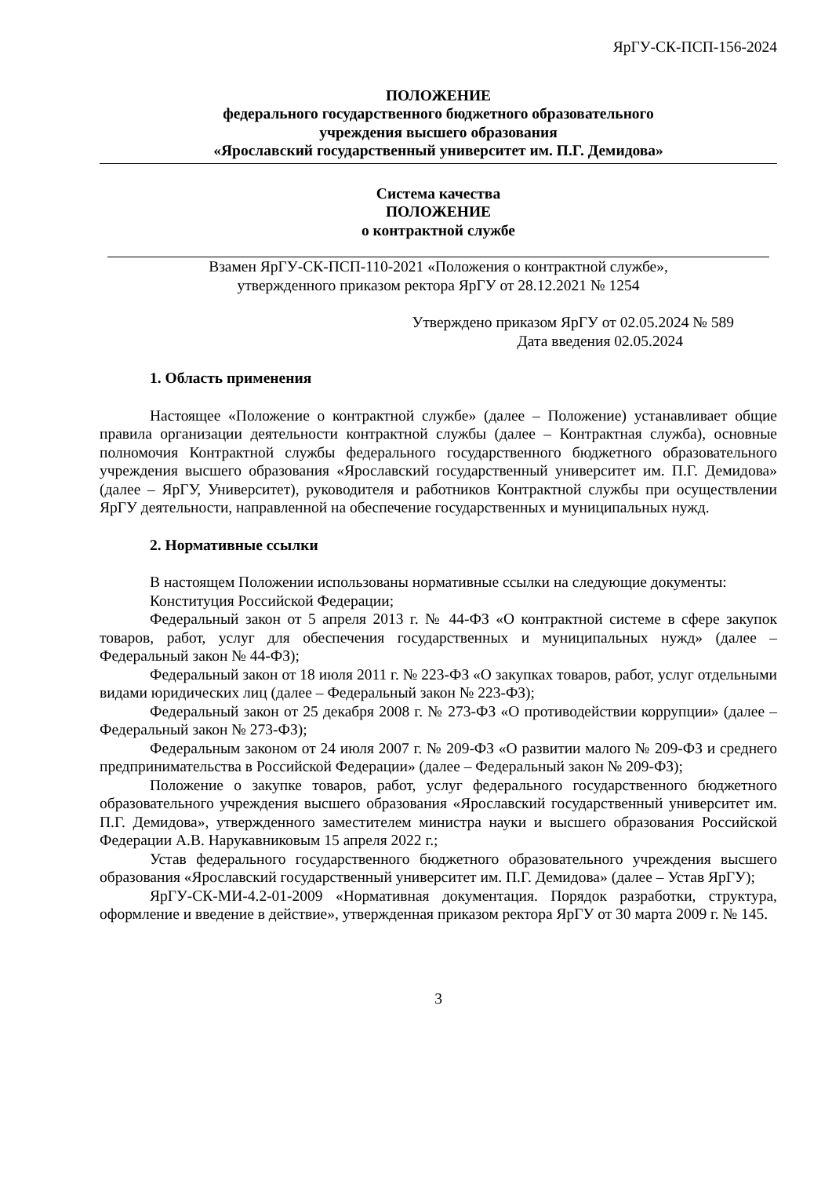ЯрГУ-СК-ПСП-156-2024
ПОЛОЖЕНИЕ
федерального государственного бюджетного образовательного
учреждения высшего образования
«Ярославский государственный университет им. П.Г. Демидова»
Система качества
ПОЛОЖЕНИЕ
о контрактной службе
Взамен ЯрГУ-СК-ПСП-110-2021 «Положения о контрактной службе»,
утвержденного приказом ректора ЯрГУ от 28.12.2021 № 1254
Утверждено приказом ЯрГУ от 02.05.2024 № 589
Дата введения 02.05.2024
1. Область применения
Настоящее «Положение о контрактной службе» (далее – Положение) устанавливает общие правила организации деятельности контрактной службы (далее – Контрактная служба), основные полномочия Контрактной службы федерального государственного бюджетного образовательного учреждения высшего образования «Ярославский государственный университет им. П.Г. Демидова» (далее – ЯрГУ, Университет), руководителя и работников Контрактной службы при осуществлении ЯрГУ деятельности, направленной на обеспечение государственных и муниципальных нужд.
2. Нормативные ссылки
В настоящем Положении использованы нормативные ссылки на следующие документы:
Конституция Российской Федерации;
Федеральный закон от 5 апреля 2013 г. № 44-ФЗ «О контрактной системе в сфере закупок товаров, работ, услуг для обеспечения государственных и муниципальных нужд» (далее – Федеральный закон № 44-ФЗ);
Федеральный закон от 18 июля 2011 г. № 223-ФЗ «О закупках товаров, работ, услуг отдельными видами юридических лиц (далее – Федеральный закон № 223-ФЗ);
Федеральный закон от 25 декабря 2008 г. № 273-ФЗ «О противодействии коррупции» (далее – Федеральный закон № 273-ФЗ);
Федеральным законом от 24 июля 2007 г. № 209-ФЗ «О развитии малого № 209-ФЗ и среднего предпринимательства в Российской Федерации» (далее – Федеральный закон № 209-ФЗ);
Положение о закупке товаров, работ, услуг федерального государственного бюджетного образовательного учреждения высшего образования «Ярославский государственный университет им. П.Г. Демидова», утвержденного заместителем министра науки и высшего образования Российской Федерации А.В. Нарукавниковым 15 апреля 2022 г.;
Устав федерального государственного бюджетного образовательного учреждения высшего образования «Ярославский государственный университет им. П.Г. Демидова» (далее – Устав ЯрГУ);
ЯрГУ-СК-МИ-4.2-01-2009 «Нормативная документация. Порядок разработки, структура, оформление и введение в действие», утвержденная приказом ректора ЯрГУ от 30 марта 2009 г. № 145.
3